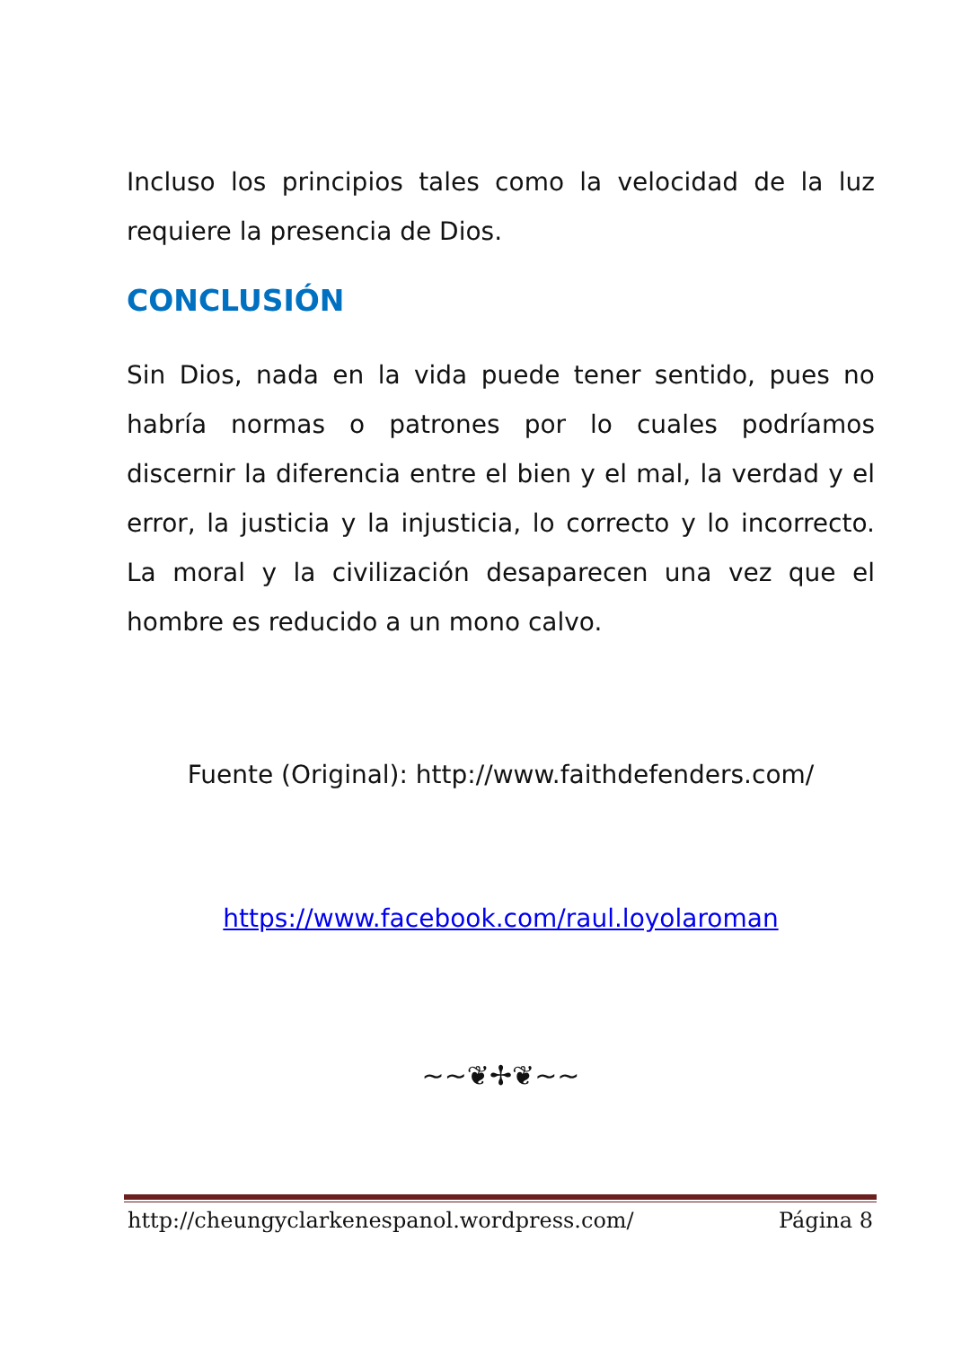Incluso los principios tales como la velocidad de la luz requiere la presencia de Dios.
CONCLUSIÓN
Sin Dios, nada en la vida puede tener sentido, pues no habría normas o patrones por lo cuales podríamos discernir la diferencia entre el bien y el mal, la verdad y el error, la justicia y la injusticia, lo correcto y lo incorrecto. La moral y la civilización desaparecen una vez que el hombre es reducido a un mono calvo.
Fuente (Original): http://www.faithdefenders.com/
https://www.facebook.com/raul.loyolaroman
~~❦✢❦~~
http://cheungyclarkenespanol.wordpress.com/ Página 8